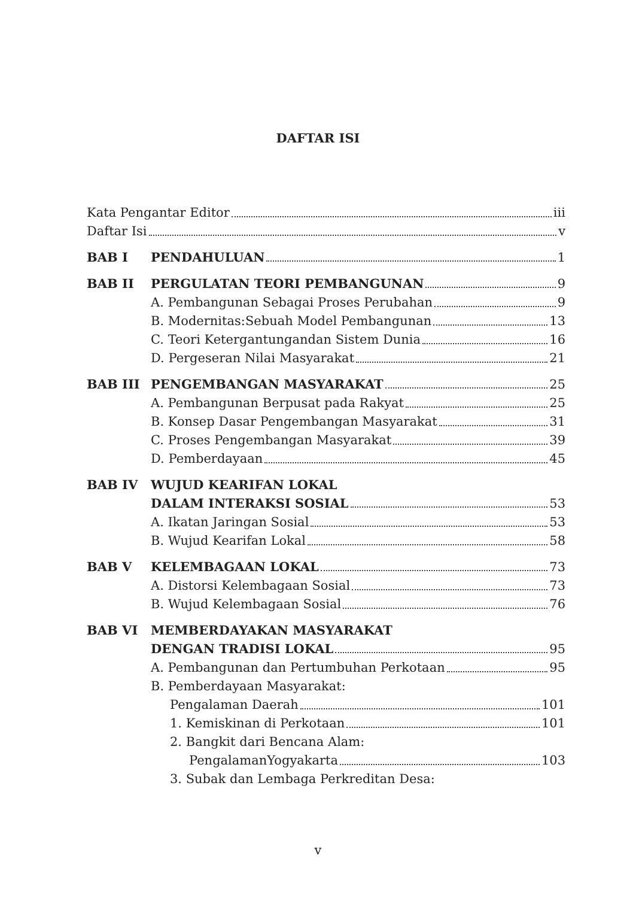DAFTAR ISI
Kata Pengantar Editor iii
Daftar Isi v
BAB I PENDAHULUAN 1
BAB II PERGULATAN TEORI PEMBANGUNAN 9
A. Pembangunan Sebagai Proses Perubahan 9
B. Modernitas:Sebuah Model Pembangunan 13
C. Teori Ketergantungandan Sistem Dunia 16
D. Pergeseran Nilai Masyarakat 21
BAB III PENGEMBANGAN MASYARAKAT 25
A. Pembangunan Berpusat pada Rakyat 25
B. Konsep Dasar Pengembangan Masyarakat 31
C. Proses Pengembangan Masyarakat 39
D. Pemberdayaan 45
BAB IV WUJUD KEARIFAN LOKAL
DALAM INTERAKSI SOSIAL 53
A. Ikatan Jaringan Sosial 53
B. Wujud Kearifan Lokal 58
BAB V KELEMBAGAAN LOKAL 73
A. Distorsi Kelembagaan Sosial 73
B. Wujud Kelembagaan Sosial 76
BAB VI MEMBERDAYAKAN MASYARAKAT
DENGAN TRADISI LOKAL 95
A. Pembangunan dan Pertumbuhan Perkotaan 95
B. Pemberdayaan Masyarakat:
Pengalaman Daerah 101
1. Kemiskinan di Perkotaan 101
2. Bangkit dari Bencana Alam:
PengalamanYogyakarta 103
3. Subak dan Lembaga Perkreditan Desa:
v